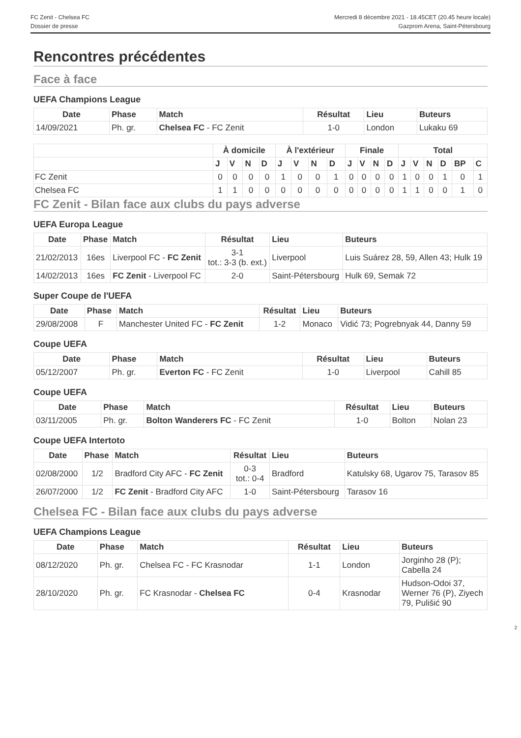FC Zenit - Chelsea FC
Dossier de presse
Mercredi 8 décembre 2021 - 18.45CET (20.45 heure locale)
Gazprom Arena, Saint-Pétersbourg
Rencontres précédentes
Face à face
UEFA Champions League
| Date | Phase | Match | Résultat | Lieu | Buteurs |
| --- | --- | --- | --- | --- | --- |
| 14/09/2021 | Ph. gr. | Chelsea FC - FC Zenit | 1-0 | London | Lukaku 69 |
| | À domicile | | | | À l'extérieur | | | | Finale | | | | Total | | | | | |
| --- | --- | --- | --- | --- | --- | --- | --- | --- | --- | --- | --- | --- | --- | --- | --- | --- | --- | --- |
| | J | V | N | D | J | V | N | D | J | V | N | D | J | V | N | D | BP | C |
| FC Zenit | 0 | 0 | 0 | 0 | 1 | 0 | 0 | 1 | 0 | 0 | 0 | 0 | 1 | 0 | 0 | 1 | 0 | 1 |
| Chelsea FC | 1 | 1 | 0 | 0 | 0 | 0 | 0 | 0 | 0 | 0 | 0 | 0 | 1 | 1 | 0 | 0 | 1 | 0 |
FC Zenit - Bilan face aux clubs du pays adverse
UEFA Europa League
| Date | Phase | Match | Résultat | Lieu | Buteurs |
| --- | --- | --- | --- | --- | --- |
| 21/02/2013 | 16es | Liverpool FC - FC Zenit | 3-1 tot.: 3-3 (b. ext.) | Liverpool | Luis Suárez 28, 59, Allen 43; Hulk 19 |
| 14/02/2013 | 16es | FC Zenit - Liverpool FC | 2-0 | Saint-Pétersbourg | Hulk 69, Semak 72 |
Super Coupe de l'UEFA
| Date | Phase | Match | Résultat | Lieu | Buteurs |
| --- | --- | --- | --- | --- | --- |
| 29/08/2008 | F | Manchester United FC - FC Zenit | 1-2 | Monaco | Vidić 73; Pogrebnyak 44, Danny 59 |
Coupe UEFA
| Date | Phase | Match | Résultat | Lieu | Buteurs |
| --- | --- | --- | --- | --- | --- |
| 05/12/2007 | Ph. gr. | Everton FC - FC Zenit | 1-0 | Liverpool | Cahill 85 |
Coupe UEFA
| Date | Phase | Match | Résultat | Lieu | Buteurs |
| --- | --- | --- | --- | --- | --- |
| 03/11/2005 | Ph. gr. | Bolton Wanderers FC - FC Zenit | 1-0 | Bolton | Nolan 23 |
Coupe UEFA Intertoto
| Date | Phase | Match | Résultat | Lieu | Buteurs |
| --- | --- | --- | --- | --- | --- |
| 02/08/2000 | 1/2 | Bradford City AFC - FC Zenit | 0-3 tot.: 0-4 | Bradford | Katulsky 68, Ugarov 75, Tarasov 85 |
| 26/07/2000 | 1/2 | FC Zenit - Bradford City AFC | 1-0 | Saint-Pétersbourg | Tarasov 16 |
Chelsea FC - Bilan face aux clubs du pays adverse
UEFA Champions League
| Date | Phase | Match | Résultat | Lieu | Buteurs |
| --- | --- | --- | --- | --- | --- |
| 08/12/2020 | Ph. gr. | Chelsea FC - FC Krasnodar | 1-1 | London | Jorginho 28 (P); Cabella 24 |
| 28/10/2020 | Ph. gr. | FC Krasnodar - Chelsea FC | 0-4 | Krasnodar | Hudson-Odoi 37, Werner 76 (P), Ziyech 79, Pulišić 90 |
2